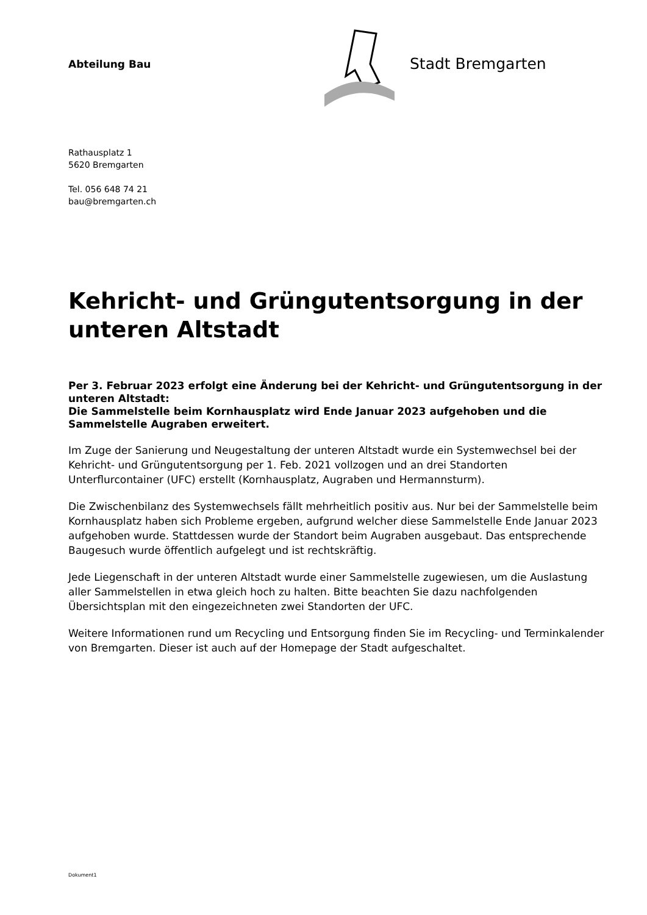Abteilung Bau
Stadt Bremgarten
Rathausplatz 1
5620 Bremgarten
Tel. 056 648 74 21
bau@bremgarten.ch
Kehricht- und Grüngutentsorgung in der unteren Altstadt
Per 3. Februar 2023 erfolgt eine Änderung bei der Kehricht- und Grüngutentsorgung in der unteren Altstadt:
Die Sammelstelle beim Kornhausplatz wird Ende Januar 2023 aufgehoben und die Sammelstelle Augraben erweitert.
Im Zuge der Sanierung und Neugestaltung der unteren Altstadt wurde ein Systemwechsel bei der Kehricht- und Grüngutentsorgung per 1. Feb. 2021 vollzogen und an drei Standorten Unterflurcontainer (UFC) erstellt (Kornhausplatz, Augraben und Hermannsturm).
Die Zwischenbilanz des Systemwechsels fällt mehrheitlich positiv aus. Nur bei der Sammelstelle beim Kornhausplatz haben sich Probleme ergeben, aufgrund welcher diese Sammelstelle Ende Januar 2023 aufgehoben wurde. Stattdessen wurde der Standort beim Augraben ausgebaut. Das entsprechende Baugesuch wurde öffentlich aufgelegt und ist rechtskräftig.
Jede Liegenschaft in der unteren Altstadt wurde einer Sammelstelle zugewiesen, um die Auslastung aller Sammelstellen in etwa gleich hoch zu halten. Bitte beachten Sie dazu nachfolgenden Übersichtsplan mit den eingezeichneten zwei Standorten der UFC.
Weitere Informationen rund um Recycling und Entsorgung finden Sie im Recycling- und Terminkalender von Bremgarten. Dieser ist auch auf der Homepage der Stadt aufgeschaltet.
Dokument1